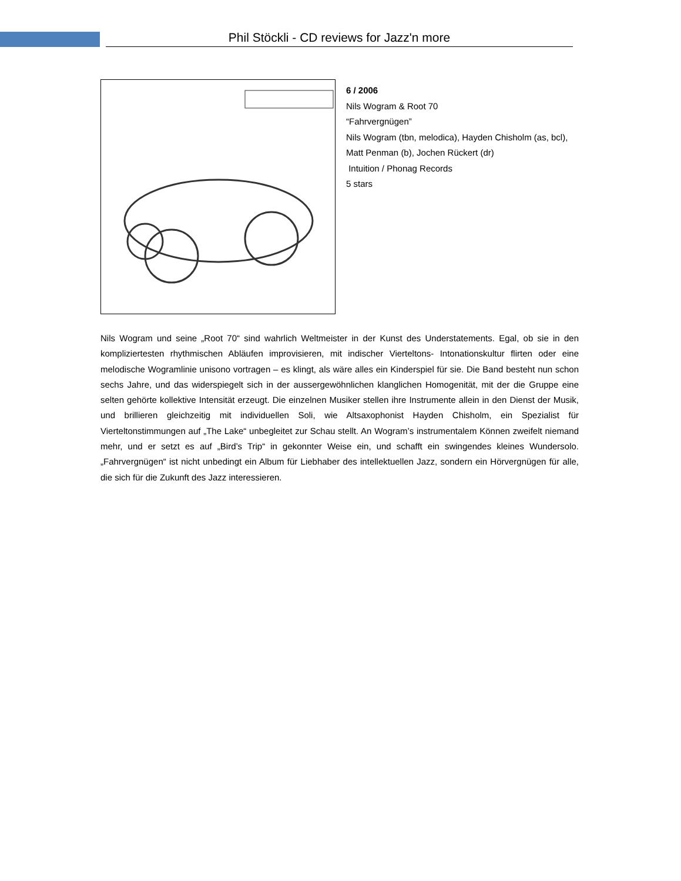Phil Stöckli - CD reviews for Jazz'n more
6 / 2006
Nils Wogram & Root 70
“Fahrvergnügen”
Nils Wogram (tbn, melodica), Hayden Chisholm (as, bcl),
Matt Penman (b), Jochen Rückert (dr)
Intuition / Phonag Records
5 stars
Nils Wogram und seine „Root 70“ sind wahrlich Weltmeister in der Kunst des Understatements. Egal, ob sie in den kompliziertesten rhythmischen Abläufen improvisieren, mit indischer Vierteltons- Intonationskultur flirten oder eine melodische Wogramlinie unisono vortragen – es klingt, als wäre alles ein Kinderspiel für sie. Die Band besteht nun schon sechs Jahre, und das widerspiegelt sich in der aussergewöhnlichen klanglichen Homogenität, mit der die Gruppe eine selten gehörte kollektive Intensität erzeugt. Die einzelnen Musiker stellen ihre Instrumente allein in den Dienst der Musik, und brillieren gleichzeitig mit individuellen Soli, wie Altsaxophonist Hayden Chisholm, ein Spezialist für Vierteltonstimmungen auf „The Lake“ unbegleitet zur Schau stellt. An Wogram’s instrumentalem Können zweifelt niemand mehr, und er setzt es auf „Bird’s Trip“ in gekonnter Weise ein, und schafft ein swingendes kleines Wundersolo. „Fahrvergnügen“ ist nicht unbedingt ein Album für Liebhaber des intellektuellen Jazz, sondern ein Hörvergnügen für alle, die sich für die Zukunft des Jazz interessieren.